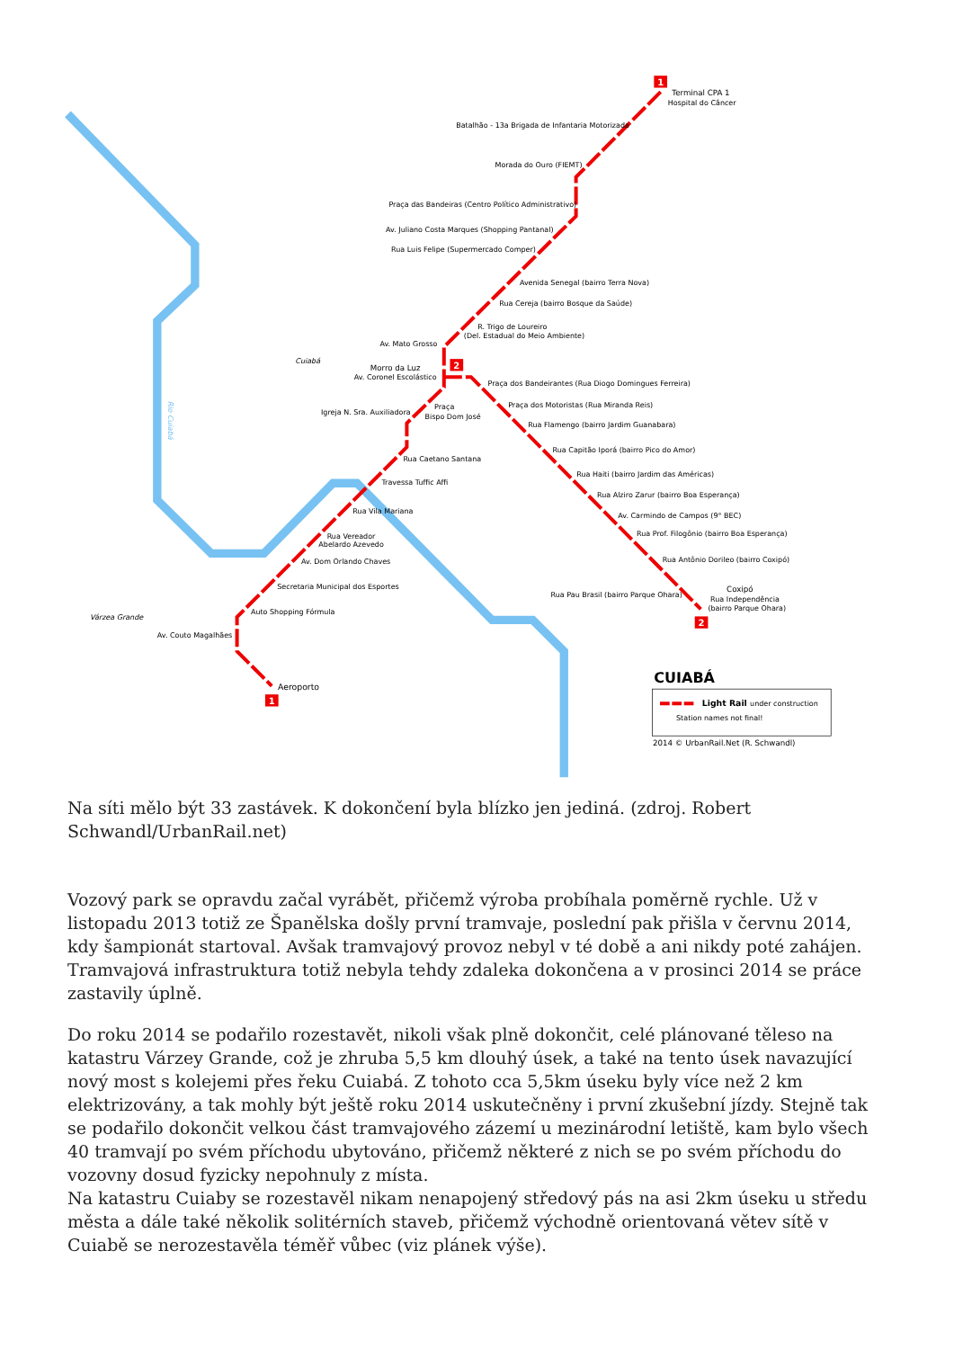1
2
2
1
Terminal CPA 1
Hospital do Câncer
Batalhão - 13a Brigada de Infantaria Motorizada
Morada do Ouro (FIEMT)
Praça das Bandeiras (Centro Político Administrativo)
Av. Juliano Costa Marques (Shopping Pantanal)
Rua Luis Felipe (Supermercado Comper)
Avenida Senegal (bairro Terra Nova)
Rua Cereja (bairro Bosque da Saúde)
R. Trigo de Loureiro
(Del. Estadual do Meio Ambiente)
Av. Mato Grosso
Cuiabá
Morro da Luz
Av. Coronel Escolástico
Praça dos Bandeirantes (Rua Diogo Domingues Ferreira)
Praça dos Motoristas (Rua Miranda Reis)
Praça
Bispo Dom José
Igreja N. Sra. Auxiliadora
Rua Flamengo (bairro Jardim Guanabara)
Rua Capitão Iporá (bairro Pico do Amor)
Rua Caetano Santana
Rua Haiti (bairro Jardim das Américas)
Travessa Tuffic Affi
Rua Alziro Zarur (bairro Boa Esperança)
Rua Vila Mariana
Av. Carmindo de Campos (9° BEC)
Rua Prof. Filogônio (bairro Boa Esperança)
Rua Vereador
Abelardo Azevedo
Av. Dom Orlando Chaves
Rua Antônio Dorileo (bairro Coxipó)
Secretaria Municipal dos Esportes
Coxipó
Rua Independência
(bairro Parque Ohara)
Rua Pau Brasil (bairro Parque Ohara)
Auto Shopping Fórmula
Várzea Grande
Av. Couto Magalhães
Aeroporto
CUIABÁ
Light Rail
under construction
Station names not final!
2014 © UrbanRail.Net (R. Schwandl)
Rio Cuiabá
Na síti mělo být 33 zastávek. K dokončení byla blízko jen jediná. (zdroj. Robert Schwandl/UrbanRail.net)
Vozový park se opravdu začal vyrábět, přičemž výroba probíhala poměrně rychle. Už v listopadu 2013 totiž ze Španělska došly první tramvaje, poslední pak přišla v červnu 2014, kdy šampionát startoval. Avšak tramvajový provoz nebyl v té době a ani nikdy poté zahájen. Tramvajová infrastruktura totiž nebyla tehdy zdaleka dokončena a v prosinci 2014 se práce zastavily úplně.
Do roku 2014 se podařilo rozestavět, nikoli však plně dokončit, celé plánované těleso na katastru Várzey Grande, což je zhruba 5,5 km dlouhý úsek, a také na tento úsek navazující nový most s kolejemi přes řeku Cuiabá. Z tohoto cca 5,5km úseku byly více než 2 km elektrizovány, a tak mohly být ještě roku 2014 uskutečněny i první zkušební jízdy. Stejně tak se podařilo dokončit velkou část tramvajového zázemí u mezinárodní letiště, kam bylo všech 40 tramvají po svém příchodu ubytováno, přičemž některé z nich se po svém příchodu do vozovny dosud fyzicky nepohnuly z místa.
Na katastru Cuiaby se rozestavěl nikam nenapojený středový pás na asi 2km úseku u středu města a dále také několik solitérních staveb, přičemž východně orientovaná větev sítě v Cuiabě se nerozestavěla téměř vůbec (viz plánek výše).